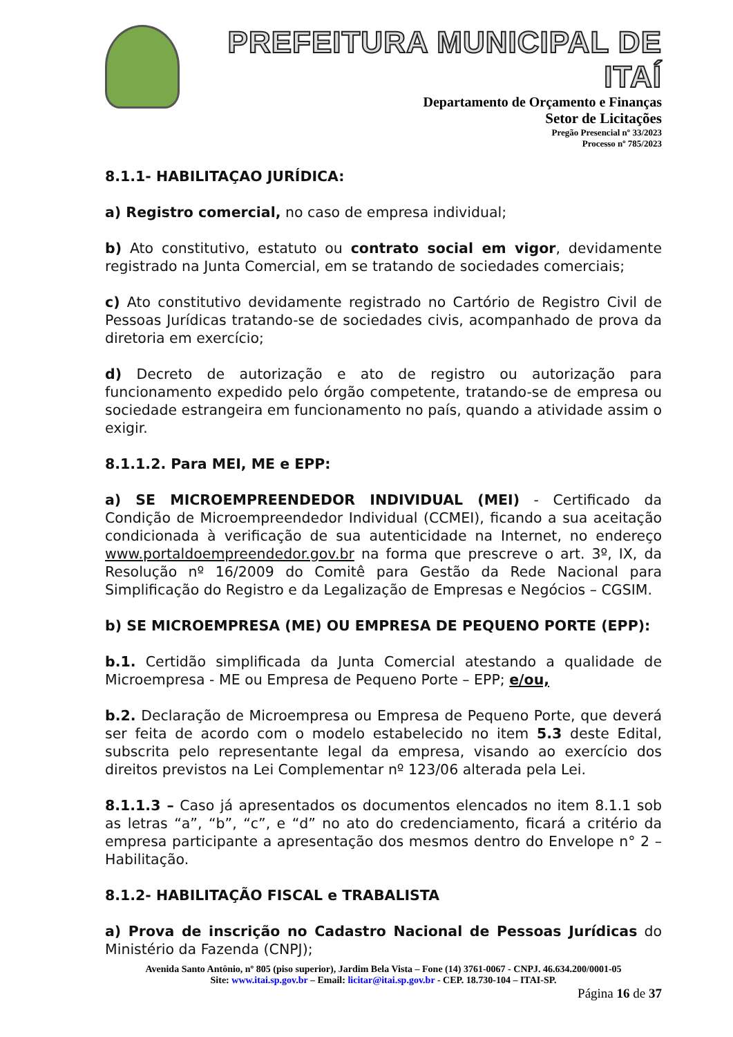PREFEITURA MUNICIPAL DE ITAÍ
Departamento de Orçamento e Finanças
Setor de Licitações
Pregão Presencial nº 33/2023
Processo nº 785/2023
8.1.1- HABILITAÇAO JURÍDICA:
a) Registro comercial, no caso de empresa individual;
b) Ato constitutivo, estatuto ou contrato social em vigor, devidamente registrado na Junta Comercial, em se tratando de sociedades comerciais;
c) Ato constitutivo devidamente registrado no Cartório de Registro Civil de Pessoas Jurídicas tratando-se de sociedades civis, acompanhado de prova da diretoria em exercício;
d) Decreto de autorização e ato de registro ou autorização para funcionamento expedido pelo órgão competente, tratando-se de empresa ou sociedade estrangeira em funcionamento no país, quando a atividade assim o exigir.
8.1.1.2. Para MEI, ME e EPP:
a) SE MICROEMPREENDEDOR INDIVIDUAL (MEI) - Certificado da Condição de Microempreendedor Individual (CCMEI), ficando a sua aceitação condicionada à verificação de sua autenticidade na Internet, no endereço www.portaldoempreendedor.gov.br na forma que prescreve o art. 3º, IX, da Resolução nº 16/2009 do Comitê para Gestão da Rede Nacional para Simplificação do Registro e da Legalização de Empresas e Negócios – CGSIM.
b) SE MICROEMPRESA (ME) OU EMPRESA DE PEQUENO PORTE (EPP):
b.1. Certidão simplificada da Junta Comercial atestando a qualidade de Microempresa - ME ou Empresa de Pequeno Porte – EPP; e/ou,
b.2. Declaração de Microempresa ou Empresa de Pequeno Porte, que deverá ser feita de acordo com o modelo estabelecido no item 5.3 deste Edital, subscrita pelo representante legal da empresa, visando ao exercício dos direitos previstos na Lei Complementar nº 123/06 alterada pela Lei.
8.1.1.3 – Caso já apresentados os documentos elencados no item 8.1.1 sob as letras “a”, “b”, “c”, e “d” no ato do credenciamento, ficará a critério da empresa participante a apresentação dos mesmos dentro do Envelope n° 2 – Habilitação.
8.1.2- HABILITAÇÃO FISCAL e TRABALISTA
a) Prova de inscrição no Cadastro Nacional de Pessoas Jurídicas do Ministério da Fazenda (CNPJ);
Avenida Santo Antônio, nº 805 (piso superior), Jardim Bela Vista – Fone (14) 3761-0067 - CNPJ. 46.634.200/0001-05
Site: www.itai.sp.gov.br – Email: licitar@itai.sp.gov.br - CEP. 18.730-104 – ITAI-SP.
Página 16 de 37